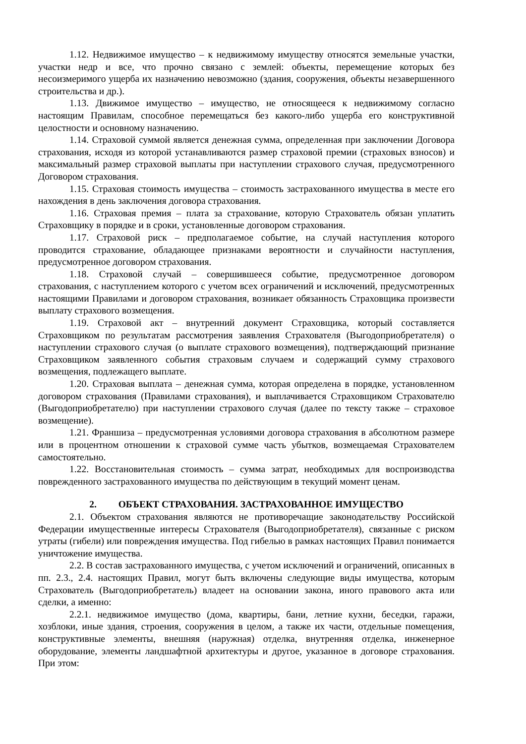1.12. Недвижимое имущество – к недвижимому имуществу относятся земельные участки, участки недр и все, что прочно связано с землей: объекты, перемещение которых без несоизмеримого ущерба их назначению невозможно (здания, сооружения, объекты незавершенного строительства и др.).
1.13. Движимое имущество – имущество, не относящееся к недвижимому согласно настоящим Правилам, способное перемещаться без какого-либо ущерба его конструктивной целостности и основному назначению.
1.14. Страховой суммой является денежная сумма, определенная при заключении Договора страхования, исходя из которой устанавливаются размер страховой премии (страховых взносов) и максимальный размер страховой выплаты при наступлении страхового случая, предусмотренного Договором страхования.
1.15. Страховая стоимость имущества – стоимость застрахованного имущества в месте его нахождения в день заключения договора страхования.
1.16. Страховая премия – плата за страхование, которую Страхователь обязан уплатить Страховщику в порядке и в сроки, установленные договором страхования.
1.17. Страховой риск – предполагаемое событие, на случай наступления которого проводится страхование, обладающее признаками вероятности и случайности наступления, предусмотренное договором страхования.
1.18. Страховой случай – совершившееся событие, предусмотренное договором страхования, с наступлением которого с учетом всех ограничений и исключений, предусмотренных настоящими Правилами и договором страхования, возникает обязанность Страховщика произвести выплату страхового возмещения.
1.19. Страховой акт – внутренний документ Страховщика, который составляется Страховщиком по результатам рассмотрения заявления Страхователя (Выгодоприобретателя) о наступлении страхового случая (о выплате страхового возмещения), подтверждающий признание Страховщиком заявленного события страховым случаем и содержащий сумму страхового возмещения, подлежащего выплате.
1.20. Страховая выплата – денежная сумма, которая определена в порядке, установленном договором страхования (Правилами страхования), и выплачивается Страховщиком Страхователю (Выгодоприобретателю) при наступлении страхового случая (далее по тексту также – страховое возмещение).
1.21. Франшиза – предусмотренная условиями договора страхования в абсолютном размере или в процентном отношении к страховой сумме часть убытков, возмещаемая Страхователем самостоятельно.
1.22. Восстановительная стоимость – сумма затрат, необходимых для воспроизводства поврежденного застрахованного имущества по действующим в текущий момент ценам.
2. ОБЪЕКТ СТРАХОВАНИЯ. ЗАСТРАХОВАННОЕ ИМУЩЕСТВО
2.1. Объектом страхования являются не противоречащие законодательству Российской Федерации имущественные интересы Страхователя (Выгодоприобретателя), связанные с риском утраты (гибели) или повреждения имущества. Под гибелью в рамках настоящих Правил понимается уничтожение имущества.
2.2. В состав застрахованного имущества, с учетом исключений и ограничений, описанных в пп. 2.3., 2.4. настоящих Правил, могут быть включены следующие виды имущества, которым Страхователь (Выгодоприобретатель) владеет на основании закона, иного правового акта или сделки, а именно:
2.2.1. недвижимое имущество (дома, квартиры, бани, летние кухни, беседки, гаражи, хозблоки, иные здания, строения, сооружения в целом, а также их части, отдельные помещения, конструктивные элементы, внешняя (наружная) отделка, внутренняя отделка, инженерное оборудование, элементы ландшафтной архитектуры и другое, указанное в договоре страхования. При этом: